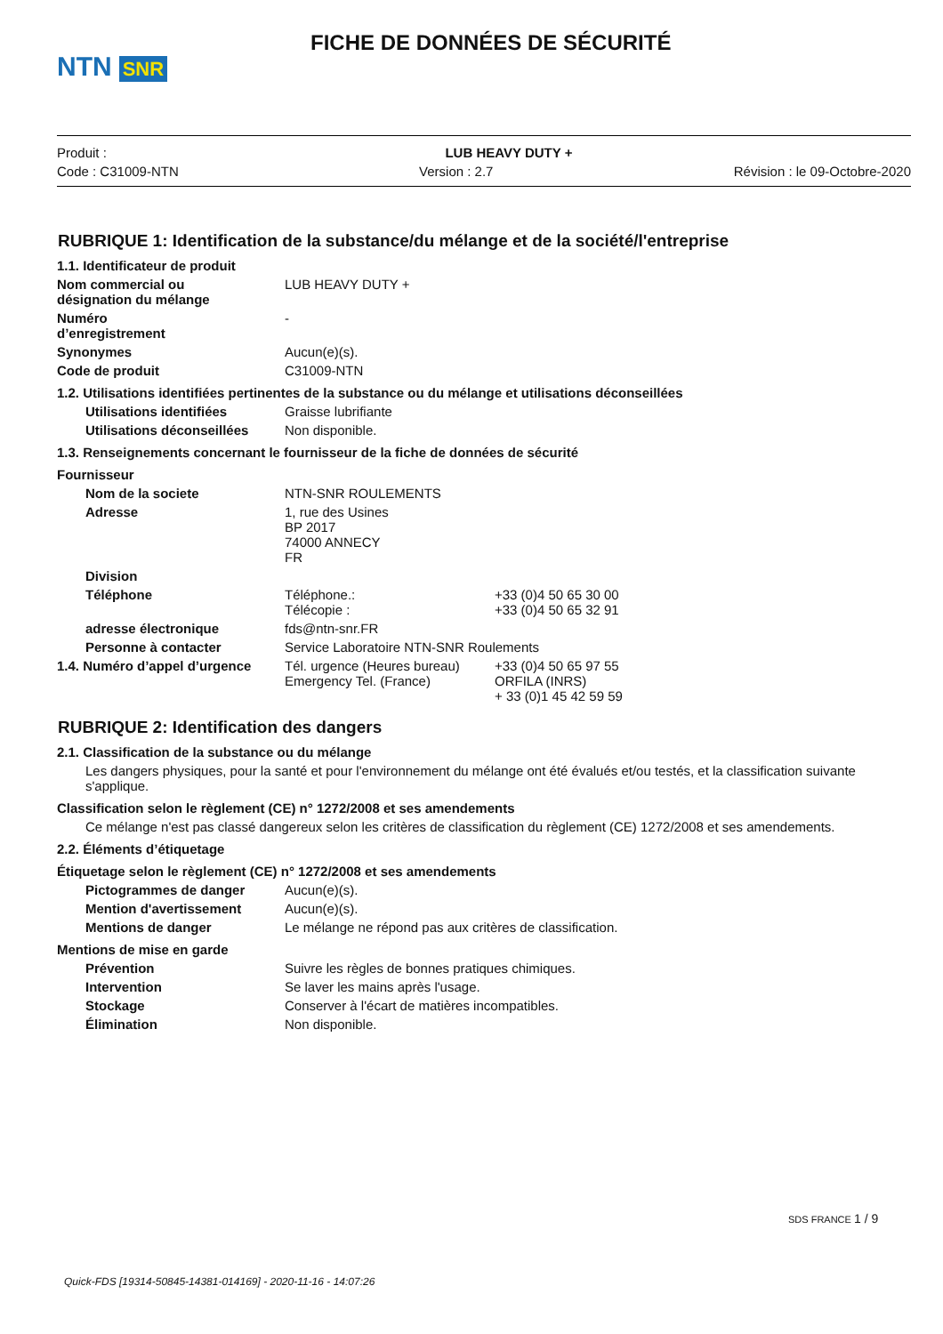NTN SNR
FICHE DE DONNÉES DE SÉCURITÉ
Produit : LUB HEAVY DUTY +
Code : C31009-NTN Version : 2.7 Révision : le 09-Octobre-2020
RUBRIQUE 1: Identification de la substance/du mélange et de la société/l'entreprise
1.1. Identificateur de produit
Nom commercial ou
désignation du mélange LUB HEAVY DUTY +
Numéro
d’enregistrement -
Synonymes Aucun(e)(s).
Code de produit C31009-NTN
1.2. Utilisations identifiées pertinentes de la substance ou du mélange et utilisations déconseillées
Utilisations identifiées Graisse lubrifiante
Utilisations déconseillées Non disponible.
1.3. Renseignements concernant le fournisseur de la fiche de données de sécurité
Fournisseur
Nom de la societe NTN-SNR ROULEMENTS
Adresse 1, rue des Usines
BP 2017
74000 ANNECY
FR
Division
Téléphone Téléphone.:
Télécopie : +33 (0)4 50 65 30 00
+33 (0)4 50 65 32 91
adresse électronique fds@ntn-snr.FR
Personne à contacter Service Laboratoire NTN-SNR Roulements
1.4. Numéro d’appel d’urgence Tél. urgence (Heures bureau)
Emergency Tel. (France) +33 (0)4 50 65 97 55
ORFILA (INRS)
+ 33 (0)1 45 42 59 59
RUBRIQUE 2: Identification des dangers
2.1. Classification de la substance ou du mélange
Les dangers physiques, pour la santé et pour l'environnement du mélange ont été évalués et/ou testés, et la classification suivante s'applique.
Classification selon le règlement (CE) n° 1272/2008 et ses amendements
Ce mélange n'est pas classé dangereux selon les critères de classification du règlement (CE) 1272/2008 et ses amendements.
2.2. Éléments d’étiquetage
Étiquetage selon le règlement (CE) n° 1272/2008 et ses amendements
Pictogrammes de danger Aucun(e)(s).
Mention d'avertissement Aucun(e)(s).
Mentions de danger Le mélange ne répond pas aux critères de classification.
Mentions de mise en garde
Prévention Suivre les règles de bonnes pratiques chimiques.
Intervention Se laver les mains après l'usage.
Stockage Conserver à l'écart de matières incompatibles.
Élimination Non disponible.
SDS FRANCE 1 / 9
Quick-FDS [19314-50845-14381-014169] - 2020-11-16 - 14:07:26